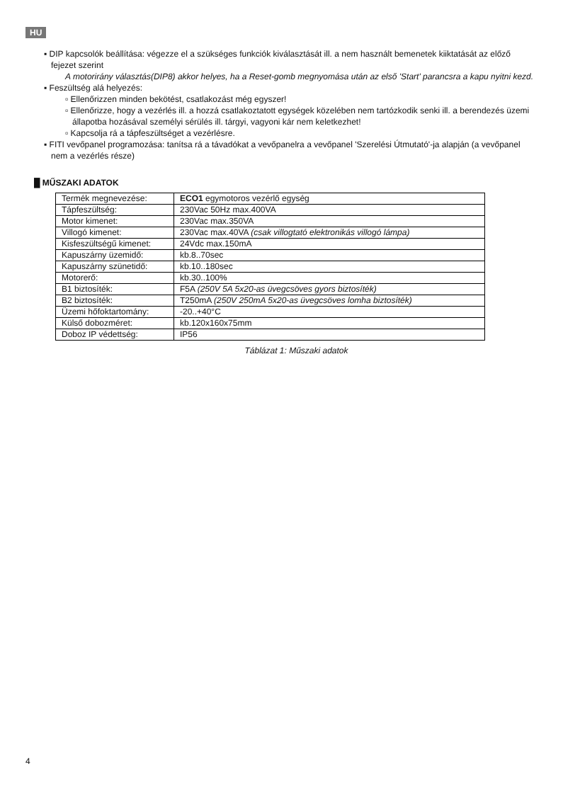HU
▪ DIP kapcsolók beállítása: végezze el a szükséges funkciók kiválasztását ill. a nem használt bemenetek kiiktatását az előző fejezet szerint
A motorirány választás(DIP8) akkor helyes, ha a Reset-gomb megnyomása után az első 'Start' parancsra a kapu nyitni kezd.
▪ Feszültség alá helyezés:
▫ Ellenőrizzen minden bekötést, csatlakozást még egyszer!
▫ Ellenőrizze, hogy a vezérlés ill. a hozzá csatlakoztatott egységek közelében nem tartózkodik senki ill. a berendezés üzemi állapotba hozásával személyi sérülés ill. tárgyi, vagyoni kár nem keletkezhet!
▫ Kapcsolja rá a tápfeszültséget a vezérlésre.
▪ FITI vevőpanel programozása: tanítsa rá a távadókat a vevőpanelra a vevőpanel 'Szerelési Útmutató'-ja alapján (a vevőpanel nem a vezérlés része)
█ MŰSZAKI ADATOK
| Termék megnevezése: | ECO1 egymotoros vezérlő egység |
| Tápfeszültség: | 230Vac 50Hz max.400VA |
| Motor kimenet: | 230Vac max.350VA |
| Villogó kimenet: | 230Vac max.40VA (csak villogtató elektronikás villogó lámpa) |
| Kisfeszültségű kimenet: | 24Vdc max.150mA |
| Kapuszárny üzemidő: | kb.8..70sec |
| Kapuszárny szünetidő: | kb.10..180sec |
| Motorerő: | kb.30..100% |
| B1 biztosíték: | F5A (250V 5A 5x20-as üvegcsöves gyors biztosíték) |
| B2 biztosíték: | T250mA (250V 250mA 5x20-as üvegcsöves lomha biztosíték) |
| Üzemi hőfoktartomány: | -20..+40°C |
| Külső dobozméret: | kb.120x160x75mm |
| Doboz IP védettség: | IP56 |
Táblázat 1: Műszaki adatok
4